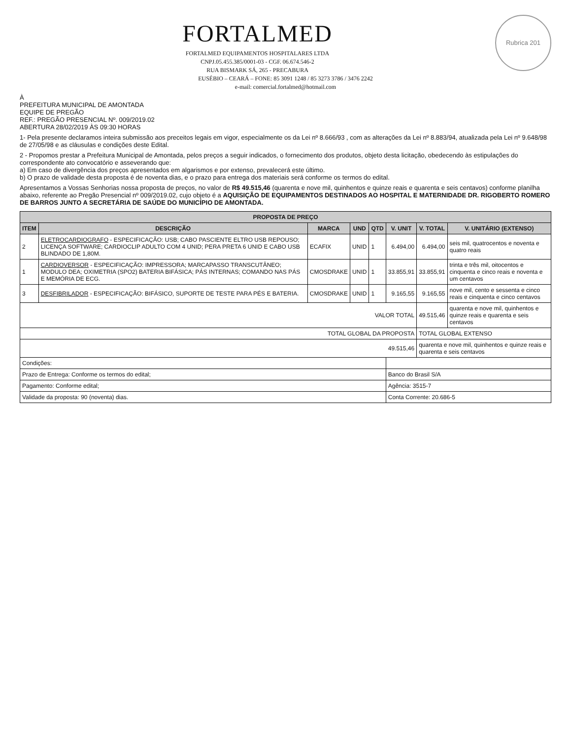Rubrica 201
FORTALMED
FORTALMED EQUIPAMENTOS HOSPITALARES LTDA
CNPJ.05.455.385/0001-03 - CGF. 06.674.546-2
RUA BISMARK SÁ, 265 - PRECABURA
EUSÉBIO – CEARÁ – FONE: 85 3091 1248 / 85 3273 3786 / 3476 2242
e-mail: comercial.fortalmed@hotmail.com
À
PREFEITURA MUNICIPAL DE AMONTADA
EQUIPE DE PREGÃO
REF.: PREGÃO PRESENCIAL Nº. 009/2019.02
ABERTURA 28/02/2019 ÀS 09:30 HORAS
1- Pela presente declaramos inteira submissão aos preceitos legais em vigor, especialmente os da Lei nº 8.666/93 , com as alterações da Lei nº 8.883/94, atualizada pela Lei nº 9.648/98 de 27/05/98 e as cláusulas e condições deste Edital.
2 - Propomos prestar a Prefeitura Municipal de Amontada, pelos preços a seguir indicados, o fornecimento dos produtos, objeto desta licitação, obedecendo às estipulações do correspondente ato convocatório e asseverando que:
a) Em caso de divergência dos preços apresentados em algarismos e por extenso, prevalecerá este último.
b) O prazo de validade desta proposta é de noventa dias, e o prazo para entrega dos materiais será conforme os termos do edital.
Apresentamos a Vossas Senhorias nossa proposta de preços, no valor de R$ 49.515,46 (quarenta e nove mil, quinhentos e quinze reais e quarenta e seis centavos) conforme planilha abaixo, referente ao Pregão Presencial nº 009/2019.02, cujo objeto é a AQUISIÇÃO DE EQUIPAMENTOS DESTINADOS AO HOSPITAL E MATERNIDADE DR. RIGOBERTO ROMERO DE BARROS JUNTO A SECRETÁRIA DE SAÚDE DO MUNICÍPIO DE AMONTADA.
| PROPOSTA DE PREÇO | | | | | | | |
| --- | --- | --- | --- | --- | --- | --- | --- |
| ITEM | DESCRIÇÃO | MARCA | UND | QTD | V. UNIT | V. TOTAL | V. UNITÁRIO (EXTENSO) |
| 2 | ELETROCARDIOGRAFO - ESPECIFICAÇÃO: USB; CABO PASCIENTE ELTRO USB REPOUSO; LICENÇA SOFTWARE; CARDIOCLIP ADULTO COM 4 UNID; PERA PRETA 6 UNID E CABO USB BLINDADO DE 1,80M. | ECAFIX | UNID | 1 | 6.494,00 | 6.494,00 | seis mil, quatrocentos e noventa e quatro reais |
| 1 | CARDIOVERSOR - ESPECIFICAÇÃO: IMPRESSORA; MARCAPASSO TRANSCUTÂNEO; MODULO DEA; OXIMETRIA (SPO2) BATERIA BIFÁSICA; PÁS INTERNAS; COMANDO NAS PÁS E MEMÓRIA DE ECG. | CMOSDRAKE | UNID | 1 | 33.855,91 | 33.855,91 | trinta e três mil, oitocentos e cinquenta e cinco reais e noventa e um centavos |
| 3 | DESFIBRILADOR - ESPECIFICAÇÃO: BIFÁSICO, SUPORTE DE TESTE PARA PÉS E BATERIA. | CMOSDRAKE | UNID | 1 | 9.165,55 | 9.165,55 | nove mil, cento e sessenta e cinco reais e cinquenta e cinco centavos |
| VALOR TOTAL | | | | | | 49.515,46 | quarenta e nove mil, quinhentos e quinze reais e quarenta e seis centavos |
| TOTAL GLOBAL DA PROPOSTA | | | | | | TOTAL GLOBAL EXTENSO | |
| 49.515,46 | | | | | | quarenta e nove mil, quinhentos e quinze reais e quarenta e seis centavos | |
| Condições: | | | | | | | |
| Prazo de Entrega: Conforme os termos do edital; | | | | | Banco do Brasil S/A | | |
| Pagamento: Conforme edital; | | | | | Agência: 3515-7 | | |
| Validade da proposta: 90 (noventa) dias. | | | | | Conta Corrente: 20.686-5 | | |